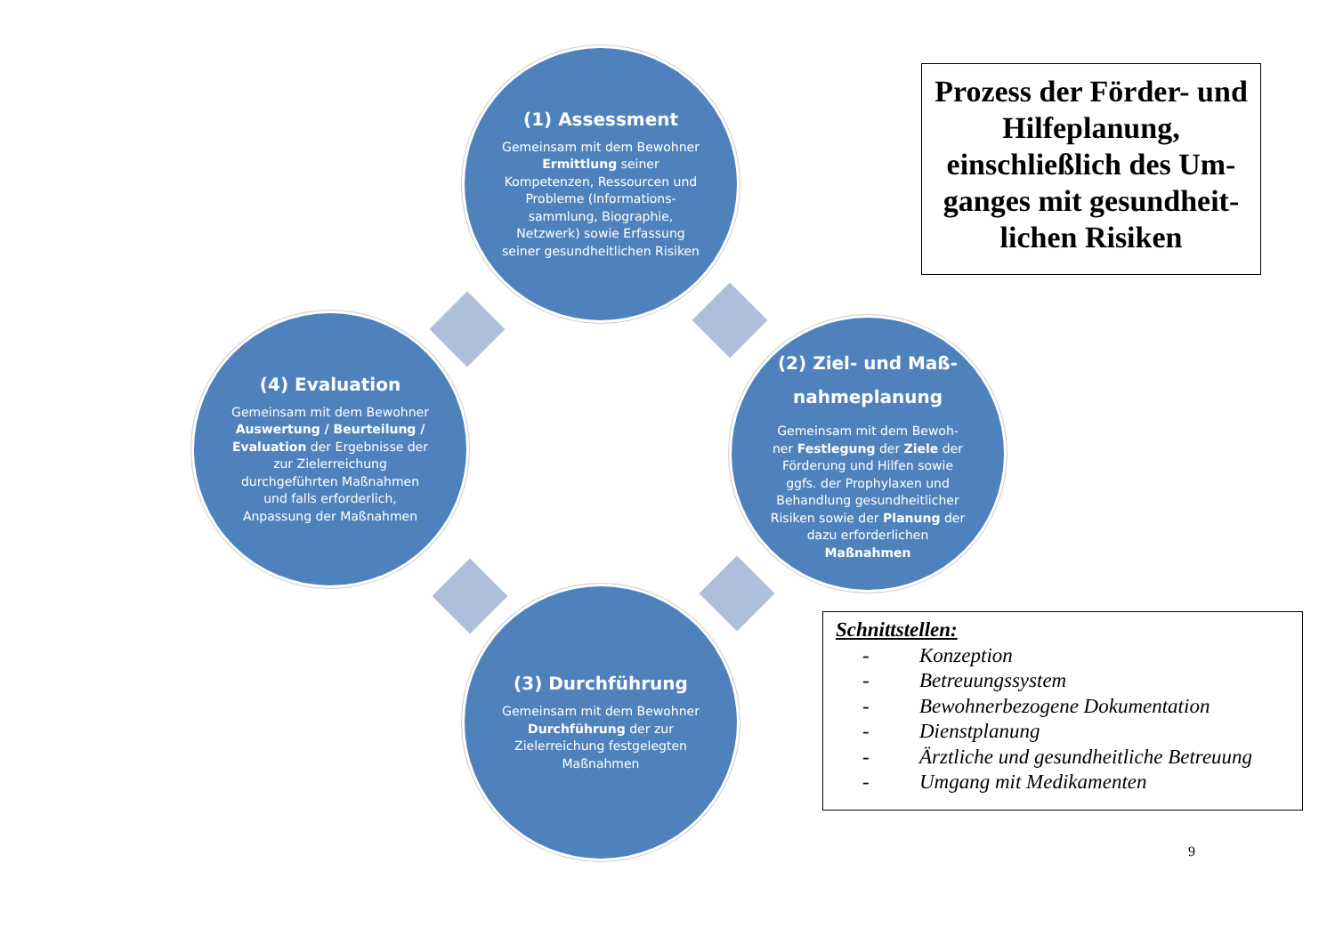(1) Assessment
Gemeinsam mit dem Bewohner Ermittlung seiner Kompetenzen, Ressourcen und Probleme (Informations-sammlung, Biographie, Netzwerk) sowie Erfassung seiner gesundheitlichen Risiken
(2) Ziel- und Maß-nahmeplanung
Gemeinsam mit dem Bewoh-ner Festlegung der Ziele der Förderung und Hilfen sowie ggfs. der Prophylaxen und Behandlung gesundheitlicher Risiken sowie der Planung der dazu erforderlichen Maßnahmen
(3) Durchführung
Gemeinsam mit dem Bewohner Durchführung der zur Zielerreichung festgelegten Maßnahmen
(4) Evaluation
Gemeinsam mit dem Bewohner Auswertung / Beurteilung / Evaluation der Ergebnisse der zur Zielerreichung durchgeführten Maßnahmen und falls erforderlich, Anpassung der Maßnahmen
Prozess der Förder- und Hilfeplanung, einschließlich des Um-ganges mit gesundheit-lichen Risiken
Schnittstellen:
- Konzeption
- Betreuungssystem
- Bewohnerbezogene Dokumentation
- Dienstplanung
- Ärztliche und gesundheitliche Betreuung
- Umgang mit Medikamenten
9